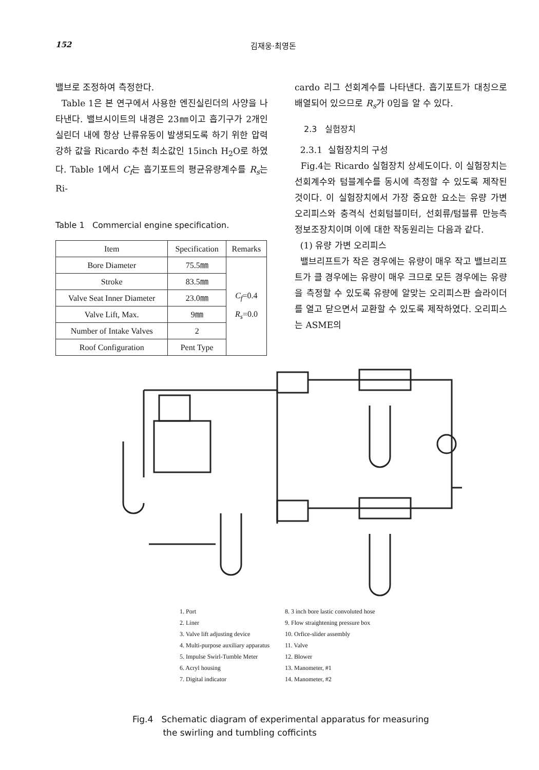152 김재웅·최영돈
밸브로 조정하여 측정한다.
Table 1은 본 연구에서 사용한 엔진실린더의 사양을 나타낸다. 밸브시이트의 내경은 23㎜이고 흡기구가 2개인 실린더 내에 항상 난류유동이 발생되도록 하기 위한 압력강하 값을 Ricardo 추천 최소값인 15inch H<sub>2</sub>O로 하였다. Table 1에서 C<sub>f</sub>는 흡기포트의 평균유량계수를 R<sub>s</sub>는 Ri-
Table 1 Commercial engine specification.
| Item | Specification | Remarks |
| --- | --- | --- |
| Bore Diameter | 75.5㎜ | C<sub>f</sub> =0.4 R<sub>s</sub> =0.0 |
| Stroke | 83.5㎜ | |
| Valve Seat Inner Diameter | 23.0㎜ | |
| Valve Lift, Max. | 9㎜ | |
| Number of Intake Valves | 2 | |
| Roof Configuration | Pent Type | |
cardo 리그 선회계수를 나타낸다. 흡기포트가 대칭으로 배열되어 있으므로 R<sub>s</sub>가 0임을 알 수 있다.
2.3 실험장치
2.3.1 실험장치의 구성
Fig.4는 Ricardo 실험장치 상세도이다. 이 실험장치는 선회계수와 텀블계수를 동시에 측정할 수 있도록 제작된 것이다. 이 실험장치에서 가장 중요한 요소는 유량 가변 오리피스와 충격식 선회텀블미터, 선회류/텀블류 만능측정보조장치이며 이에 대한 작동원리는 다음과 같다.
(1) 유량 가변 오리피스
밸브리프트가 작은 경우에는 유량이 매우 작고 밸브리프트가 클 경우에는 유량이 매우 크므로 모든 경우에는 유량을 측정할 수 있도록 유량에 알맞는 오리피스판 슬라이더를 열고 닫으면서 교환할 수 있도록 제작하였다. 오리피스는 ASME의
1. Port
2. Liner
3. Valve lift adjusting device
4. Multi-purpose auxiliary apparatus
5. Impulse Swirl-Tumble Meter
6. Acryl housing
7. Digital indicator
8. 3 inch bore lastic convoluted hose
9. Flow straightening pressure box
10. Orfice-slider assembly
11. Valve
12. Blower
13. Manometer, #1
14. Manometer, #2
Fig.4 Schematic diagram of experimental apparatus for measuring
the swirling and tumbling cofficints